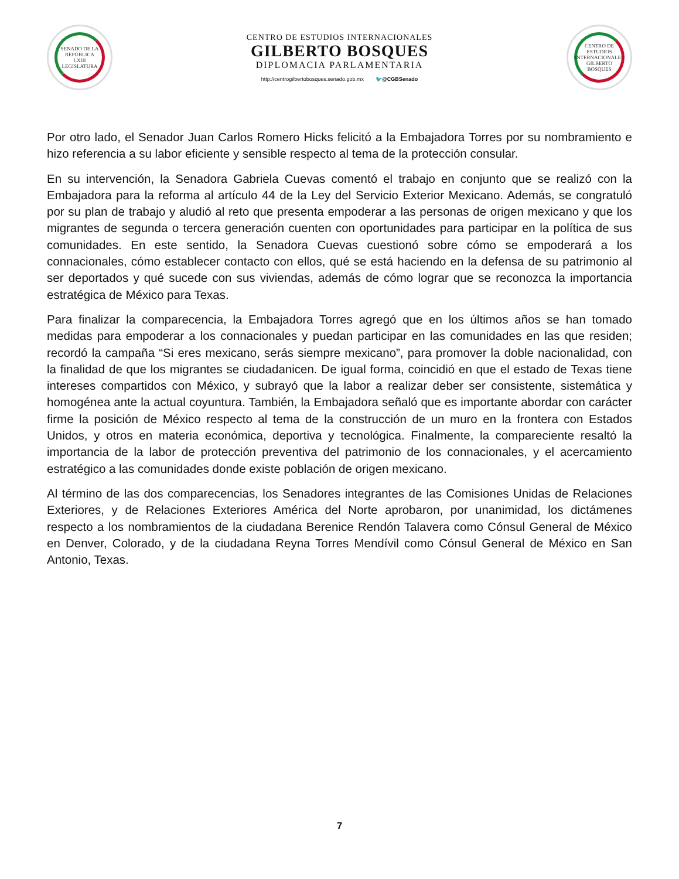SENADO DE LA REPÚBLICA
LXIII LEGISLATURA
CENTRO DE ESTUDIOS INTERNACIONALES
GILBERTO BOSQUES
DIPLOMACIA PARLAMENTARIA
http://centrogilbertobosques.senado.gob.mx 🐦@CGBSenado
CENTRO DE ESTUDIOS INTERNACIONALES GILBERTO BOSQUES
Por otro lado, el Senador Juan Carlos Romero Hicks felicitó a la Embajadora Torres por su nombramiento e hizo referencia a su labor eficiente y sensible respecto al tema de la protección consular.
En su intervención, la Senadora Gabriela Cuevas comentó el trabajo en conjunto que se realizó con la Embajadora para la reforma al artículo 44 de la Ley del Servicio Exterior Mexicano. Además, se congratuló por su plan de trabajo y aludió al reto que presenta empoderar a las personas de origen mexicano y que los migrantes de segunda o tercera generación cuenten con oportunidades para participar en la política de sus comunidades. En este sentido, la Senadora Cuevas cuestionó sobre cómo se empoderará a los connacionales, cómo establecer contacto con ellos, qué se está haciendo en la defensa de su patrimonio al ser deportados y qué sucede con sus viviendas, además de cómo lograr que se reconozca la importancia estratégica de México para Texas.
Para finalizar la comparecencia, la Embajadora Torres agregó que en los últimos años se han tomado medidas para empoderar a los connacionales y puedan participar en las comunidades en las que residen; recordó la campaña “Si eres mexicano, serás siempre mexicano”, para promover la doble nacionalidad, con la finalidad de que los migrantes se ciudadanicen. De igual forma, coincidió en que el estado de Texas tiene intereses compartidos con México, y subrayó que la labor a realizar deber ser consistente, sistemática y homogénea ante la actual coyuntura. También, la Embajadora señaló que es importante abordar con carácter firme la posición de México respecto al tema de la construcción de un muro en la frontera con Estados Unidos, y otros en materia económica, deportiva y tecnológica. Finalmente, la compareciente resaltó la importancia de la labor de protección preventiva del patrimonio de los connacionales, y el acercamiento estratégico a las comunidades donde existe población de origen mexicano.
Al término de las dos comparecencias, los Senadores integrantes de las Comisiones Unidas de Relaciones Exteriores, y de Relaciones Exteriores América del Norte aprobaron, por unanimidad, los dictámenes respecto a los nombramientos de la ciudadana Berenice Rendón Talavera como Cónsul General de México en Denver, Colorado, y de la ciudadana Reyna Torres Mendívil como Cónsul General de México en San Antonio, Texas.
7